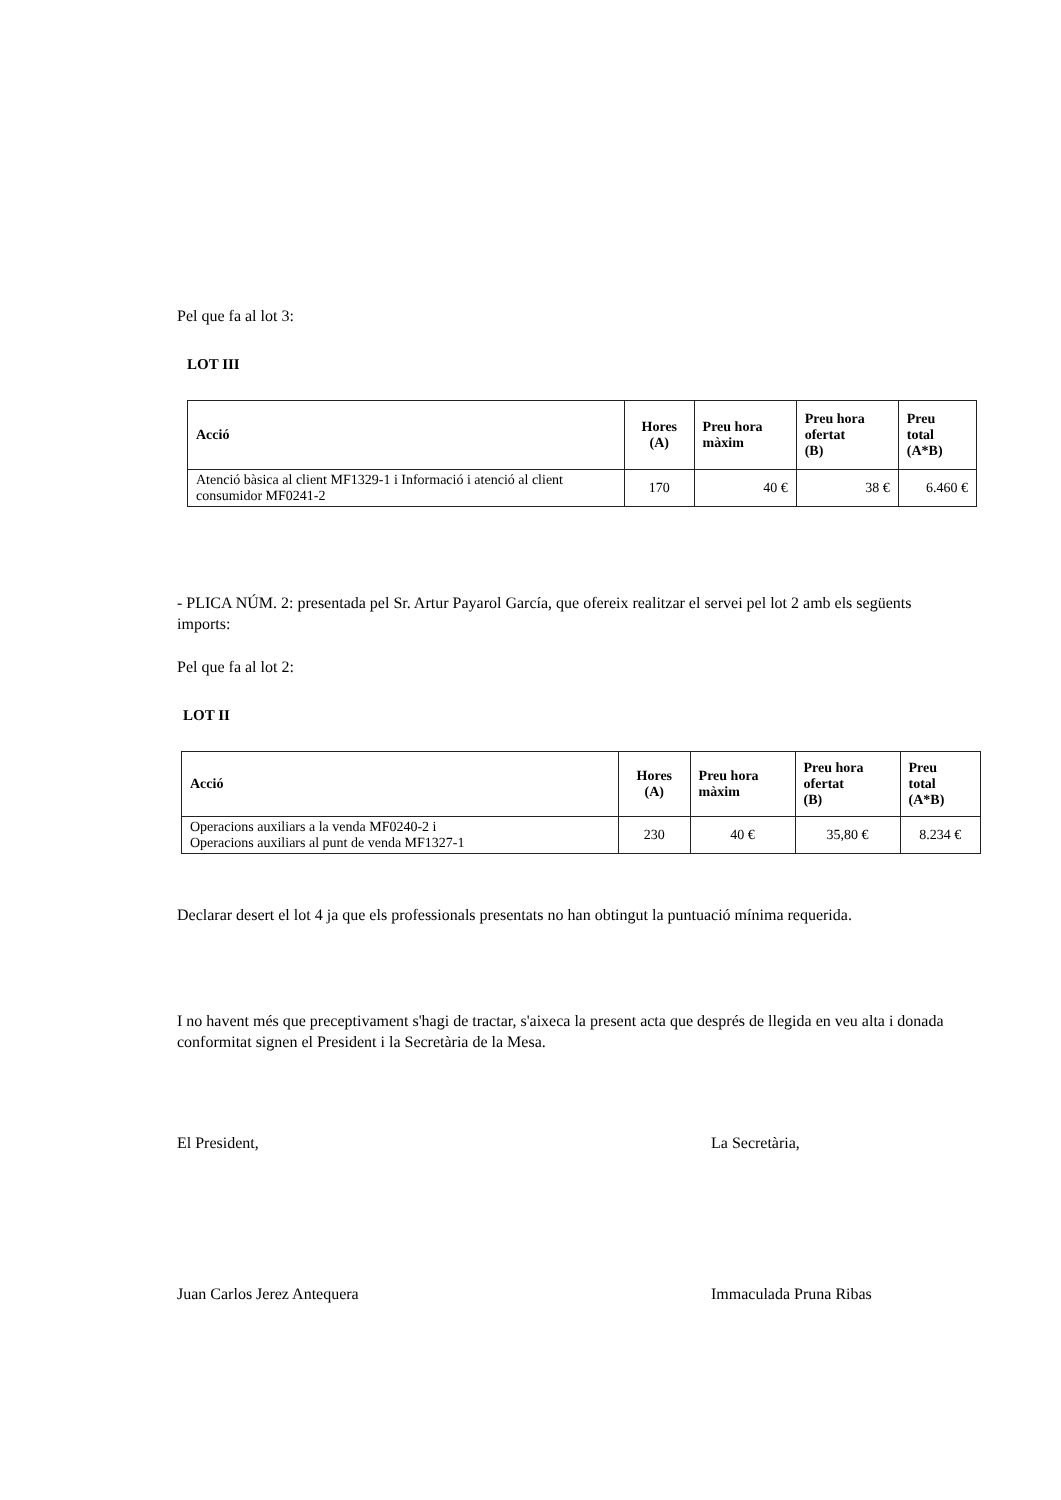Pel que fa al lot 3:
LOT III
| Acció | Hores (A) | Preu hora màxim | Preu hora ofertat (B) | Preu total (A*B) |
| --- | --- | --- | --- | --- |
| Atenció bàsica al client MF1329-1 i Informació i atenció al client consumidor MF0241-2 | 170 | 40 € | 38 € | 6.460 € |
- PLICA NÚM. 2: presentada pel Sr. Artur Payarol García, que ofereix realitzar el servei pel lot 2 amb els següents imports:
Pel que fa al lot 2:
LOT II
| Acció | Hores (A) | Preu hora màxim | Preu hora ofertat (B) | Preu total (A*B) |
| --- | --- | --- | --- | --- |
| Operacions auxiliars a la venda MF0240-2 i Operacions auxiliars al punt de venda MF1327-1 | 230 | 40 € | 35,80 € | 8.234 € |
Declarar desert el lot 4 ja que els professionals presentats no han obtingut la puntuació mínima requerida.
I no havent més que preceptivament s'hagi de tractar, s'aixeca la present acta que després de llegida en veu alta i donada conformitat signen el President i la Secretària de la Mesa.
El President, La Secretària,
Juan Carlos Jerez Antequera Immaculada Pruna Ribas